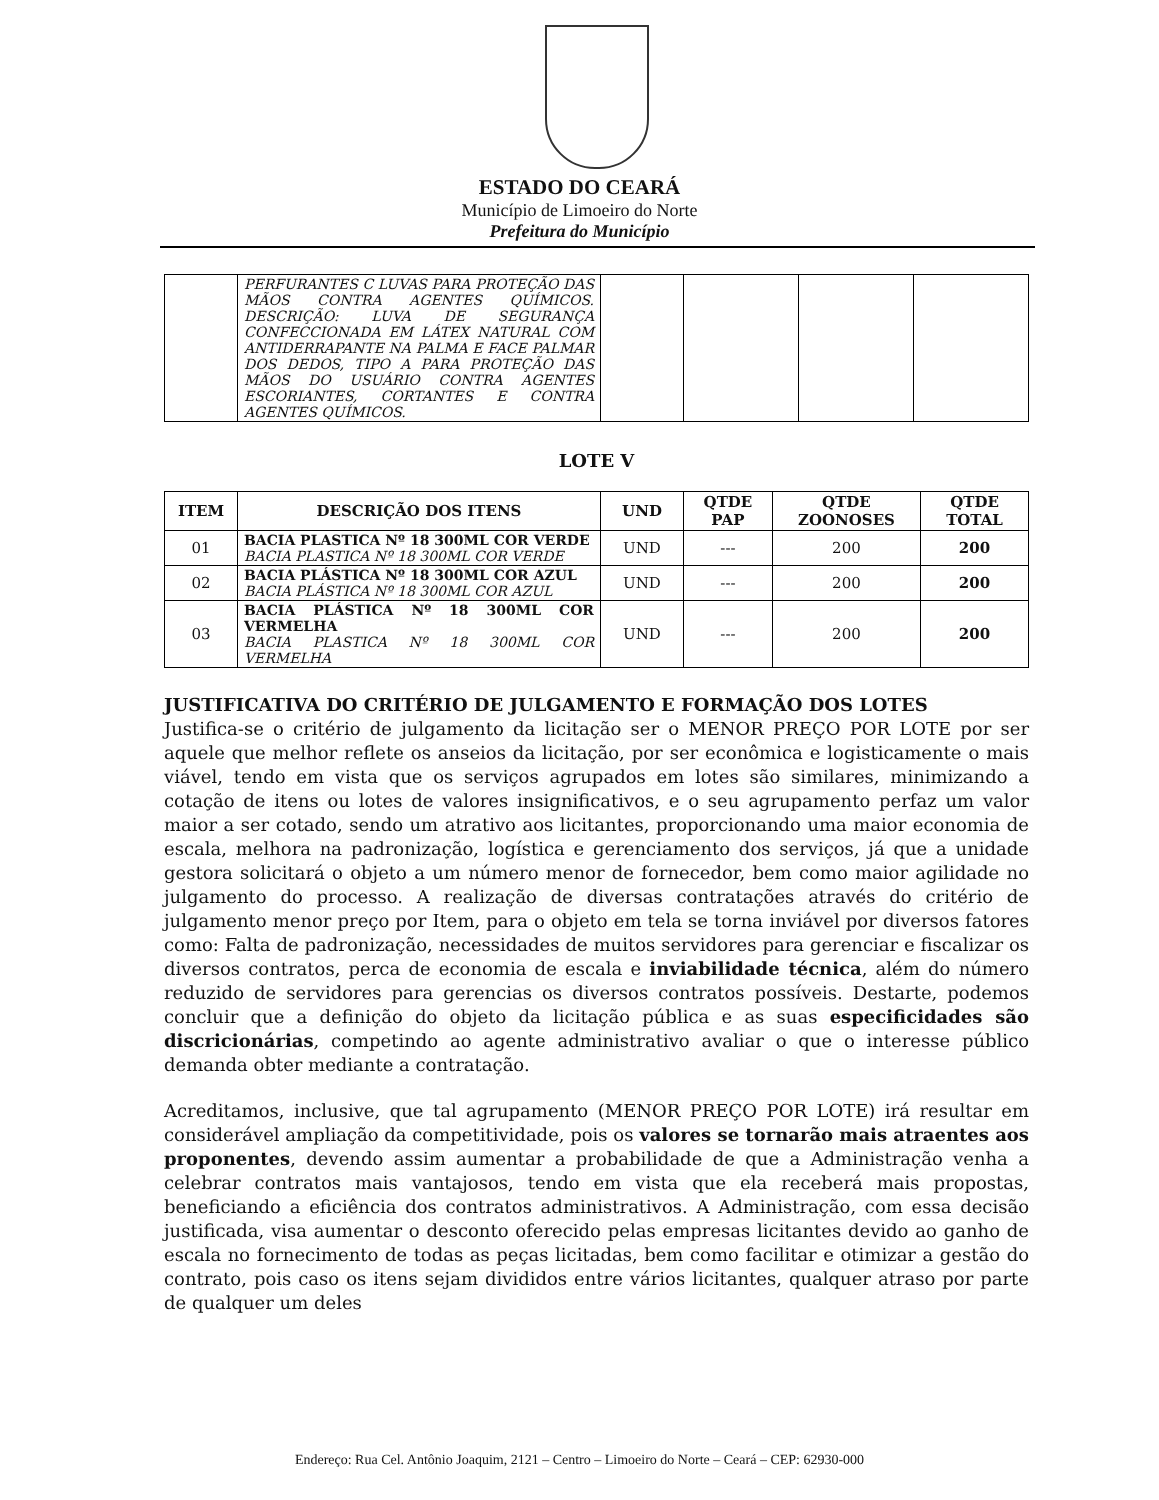ESTADO DO CEARÁ
Município de Limoeiro do Norte
Prefeitura do Município
| | PERFURANTES C LUVAS PARA PROTEÇÃO DAS MÃOS CONTRA AGENTES QUÍMICOS. DESCRIÇÃO: LUVA DE SEGURANÇA CONFECCIONADA EM LÁTEX NATURAL COM ANTIDERRAPANTE NA PALMA E FACE PALMAR DOS DEDOS, TIPO A PARA PROTEÇÃO DAS MÃOS DO USUÁRIO CONTRA AGENTES ESCORIANTES, CORTANTES E CONTRA AGENTES QUÍMICOS. | | | | |
LOTE V
| ITEM | DESCRIÇÃO DOS ITENS | UND | QTDE PAP | QTDE ZOONOSES | QTDE TOTAL |
| --- | --- | --- | --- | --- | --- |
| 01 | BACIA PLASTICA Nº 18 300ML COR VERDE BACIA PLASTICA Nº 18 300ML COR VERDE | UND | --- | 200 | 200 |
| 02 | BACIA PLÁSTICA Nº 18 300ML COR AZUL BACIA PLÁSTICA Nº 18 300ML COR AZUL | UND | --- | 200 | 200 |
| 03 | BACIA PLÁSTICA Nº 18 300ML COR VERMELHA BACIA PLASTICA Nº 18 300ML COR VERMELHA | UND | --- | 200 | 200 |
JUSTIFICATIVA DO CRITÉRIO DE JULGAMENTO E FORMAÇÃO DOS LOTES
Justifica-se o critério de julgamento da licitação ser o MENOR PREÇO POR LOTE por ser aquele que melhor reflete os anseios da licitação, por ser econômica e logisticamente o mais viável, tendo em vista que os serviços agrupados em lotes são similares, minimizando a cotação de itens ou lotes de valores insignificativos, e o seu agrupamento perfaz um valor maior a ser cotado, sendo um atrativo aos licitantes, proporcionando uma maior economia de escala, melhora na padronização, logística e gerenciamento dos serviços, já que a unidade gestora solicitará o objeto a um número menor de fornecedor, bem como maior agilidade no julgamento do processo. A realização de diversas contratações através do critério de julgamento menor preço por Item, para o objeto em tela se torna inviável por diversos fatores como: Falta de padronização, necessidades de muitos servidores para gerenciar e fiscalizar os diversos contratos, perca de economia de escala e inviabilidade técnica, além do número reduzido de servidores para gerencias os diversos contratos possíveis. Destarte, podemos concluir que a definição do objeto da licitação pública e as suas especificidades são discricionárias, competindo ao agente administrativo avaliar o que o interesse público demanda obter mediante a contratação.
Acreditamos, inclusive, que tal agrupamento (MENOR PREÇO POR LOTE) irá resultar em considerável ampliação da competitividade, pois os valores se tornarão mais atraentes aos proponentes, devendo assim aumentar a probabilidade de que a Administração venha a celebrar contratos mais vantajosos, tendo em vista que ela receberá mais propostas, beneficiando a eficiência dos contratos administrativos. A Administração, com essa decisão justificada, visa aumentar o desconto oferecido pelas empresas licitantes devido ao ganho de escala no fornecimento de todas as peças licitadas, bem como facilitar e otimizar a gestão do contrato, pois caso os itens sejam divididos entre vários licitantes, qualquer atraso por parte de qualquer um deles
Endereço: Rua Cel. Antônio Joaquim, 2121 – Centro – Limoeiro do Norte – Ceará – CEP: 62930-000